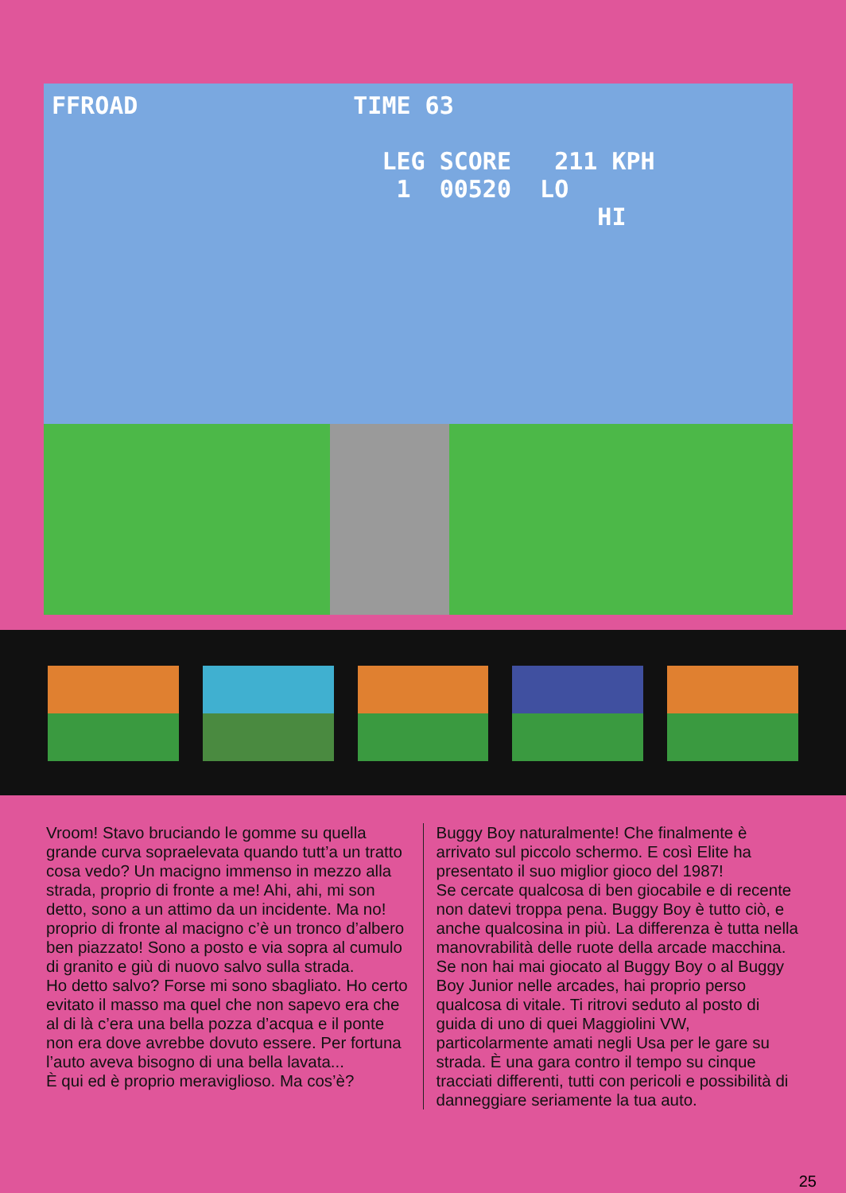FFROAD TIME 63
LEG SCORE 211 KPH
1 00520 LO
HI
Vroom! Stavo bruciando le gomme su quella grande curva sopraelevata quando tutt’a un tratto cosa vedo? Un macigno immenso in mezzo alla strada, proprio di fronte a me! Ahi, ahi, mi son detto, sono a un attimo da un incidente. Ma no! proprio di fronte al macigno c’è un tronco d’albero ben piazzato! Sono a posto e via sopra al cumulo di granito e giù di nuovo salvo sulla strada.
Ho detto salvo? Forse mi sono sbagliato. Ho certo evitato il masso ma quel che non sapevo era che al di là c’era una bella pozza d’acqua e il ponte non era dove avrebbe dovuto essere. Per fortuna l’auto aveva bisogno di una bella lavata...
È qui ed è proprio meraviglioso. Ma cos’è?
Buggy Boy naturalmente! Che finalmente è arrivato sul piccolo schermo. E così Elite ha presentato il suo miglior gioco del 1987!
Se cercate qualcosa di ben giocabile e di recente non datevi troppa pena. Buggy Boy è tutto ciò, e anche qualcosina in più. La differenza è tutta nella manovrabilità delle ruote della arcade macchina.
Se non hai mai giocato al Buggy Boy o al Buggy Boy Junior nelle arcades, hai proprio perso qualcosa di vitale. Ti ritrovi seduto al posto di guida di uno di quei Maggiolini VW, particolarmente amati negli Usa per le gare su strada. È una gara contro il tempo su cinque tracciati differenti, tutti con pericoli e possibilità di danneggiare seriamente la tua auto.
25